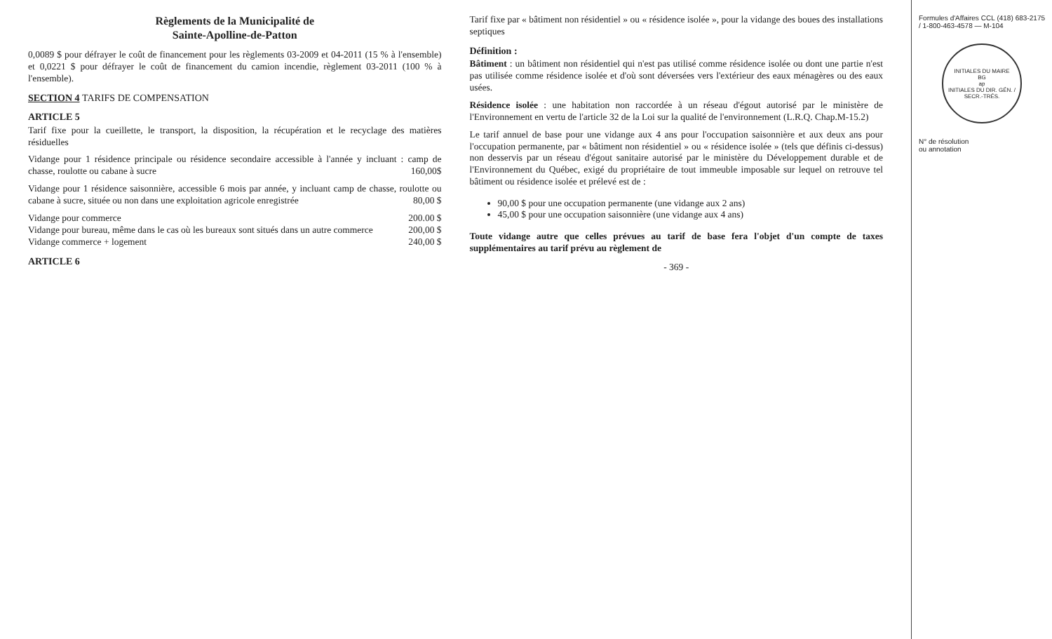Règlements de la Municipalité de
Sainte-Apolline-de-Patton
0,0089 $ pour défrayer le coût de financement pour les règlements 03-2009 et 04-2011 (15 % à l'ensemble) et 0,0221 $ pour défrayer le coût de financement du camion incendie, règlement 03-2011 (100 % à l'ensemble).
SECTION 4 TARIFS DE COMPENSATION
ARTICLE 5
Tarif fixe pour la cueillette, le transport, la disposition, la récupération et le recyclage des matières résiduelles
Vidange pour 1 résidence principale ou résidence secondaire accessible à l'année y incluant : camp de chasse, roulotte ou cabane à sucre 160,00$
Vidange pour 1 résidence saisonnière, accessible 6 mois par année, y incluant camp de chasse, roulotte ou cabane à sucre, située ou non dans une exploitation agricole enregistrée 80,00 $
Vidange pour commerce 200.00 $
Vidange pour bureau, même dans le cas où les bureaux sont situés dans un autre commerce 200,00 $
Vidange commerce + logement 240,00 $
ARTICLE 6
Tarif fixe par « bâtiment non résidentiel » ou « résidence isolée », pour la vidange des boues des installations septiques
Définition :
Bâtiment : un bâtiment non résidentiel qui n'est pas utilisé comme résidence isolée ou dont une partie n'est pas utilisée comme résidence isolée et d'où sont déversées vers l'extérieur des eaux ménagères ou des eaux usées.
Résidence isolée : une habitation non raccordée à un réseau d'égout autorisé par le ministère de l'Environnement en vertu de l'article 32 de la Loi sur la qualité de l'environnement (L.R.Q. Chap.M-15.2)
Le tarif annuel de base pour une vidange aux 4 ans pour l'occupation saisonnière et aux deux ans pour l'occupation permanente, par « bâtiment non résidentiel » ou « résidence isolée » (tels que définis ci-dessus) non desservis par un réseau d'égout sanitaire autorisé par le ministère du Développement durable et de l'Environnement du Québec, exigé du propriétaire de tout immeuble imposable sur lequel on retrouve tel bâtiment ou résidence isolée et prélevé est de :
90,00 $ pour une occupation permanente (une vidange aux 2 ans)
45,00 $ pour une occupation saisonnière (une vidange aux 4 ans)
Toute vidange autre que celles prévues au tarif de base fera l'objet d'un compte de taxes supplémentaires au tarif prévu au règlement de
- 369 -
Formules d'Affaires CCL (418) 683-2175 / 1-800-463-4578 — M-104
INITIALES DU MAIRE
BG
ap
INITIALES DU DIR. GÉN. / SECR.-TRÉS.
N° de résolution
ou annotation